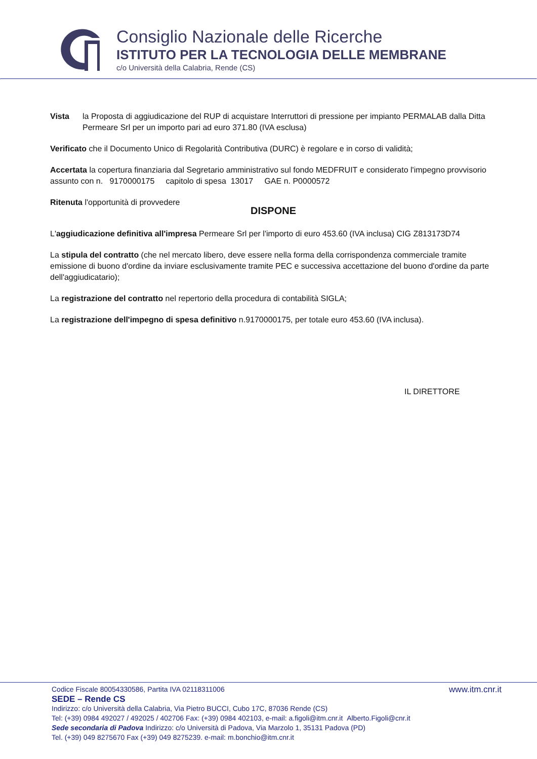Consiglio Nazionale delle Ricerche
ISTITUTO PER LA TECNOLOGIA DELLE MEMBRANE
c/o Università della Calabria, Rende (CS)
Vista la Proposta di aggiudicazione del RUP di acquistare Interruttori di pressione per impianto PERMALAB dalla Ditta Permeare Srl per un importo pari ad euro 371.80 (IVA esclusa)
Verificato che il Documento Unico di Regolarità Contributiva (DURC) è regolare e in corso di validità;
Accertata la copertura finanziaria dal Segretario amministrativo sul fondo MEDFRUIT e considerato l'impegno provvisorio assunto con n. 9170000175 capitolo di spesa 13017 GAE n. P0000572
Ritenuta l'opportunità di provvedere
DISPONE
L'aggiudicazione definitiva all'impresa Permeare Srl per l'importo di euro 453.60 (IVA inclusa) CIG Z813173D74
La stipula del contratto (che nel mercato libero, deve essere nella forma della corrispondenza commerciale tramite emissione di buono d'ordine da inviare esclusivamente tramite PEC e successiva accettazione del buono d'ordine da parte dell'aggiudicatario);
La registrazione del contratto nel repertorio della procedura di contabilità SIGLA;
La registrazione dell'impegno di spesa definitivo n.9170000175, per totale euro 453.60 (IVA inclusa).
IL DIRETTORE
Codice Fiscale 80054330586, Partita IVA 02118311006 www.itm.cnr.it
SEDE – Rende CS
Indirizzo: c/o Università della Calabria, Via Pietro BUCCI, Cubo 17C, 87036 Rende (CS)
Tel: (+39) 0984 492027 / 492025 / 402706 Fax: (+39) 0984 402103, e-mail: a.figoli@itm.cnr.it Alberto.Figoli@cnr.it
Sede secondaria di Padova Indirizzo: c/o Università di Padova, Via Marzolo 1, 35131 Padova (PD)
Tel. (+39) 049 8275670 Fax (+39) 049 8275239. e-mail: m.bonchio@itm.cnr.it